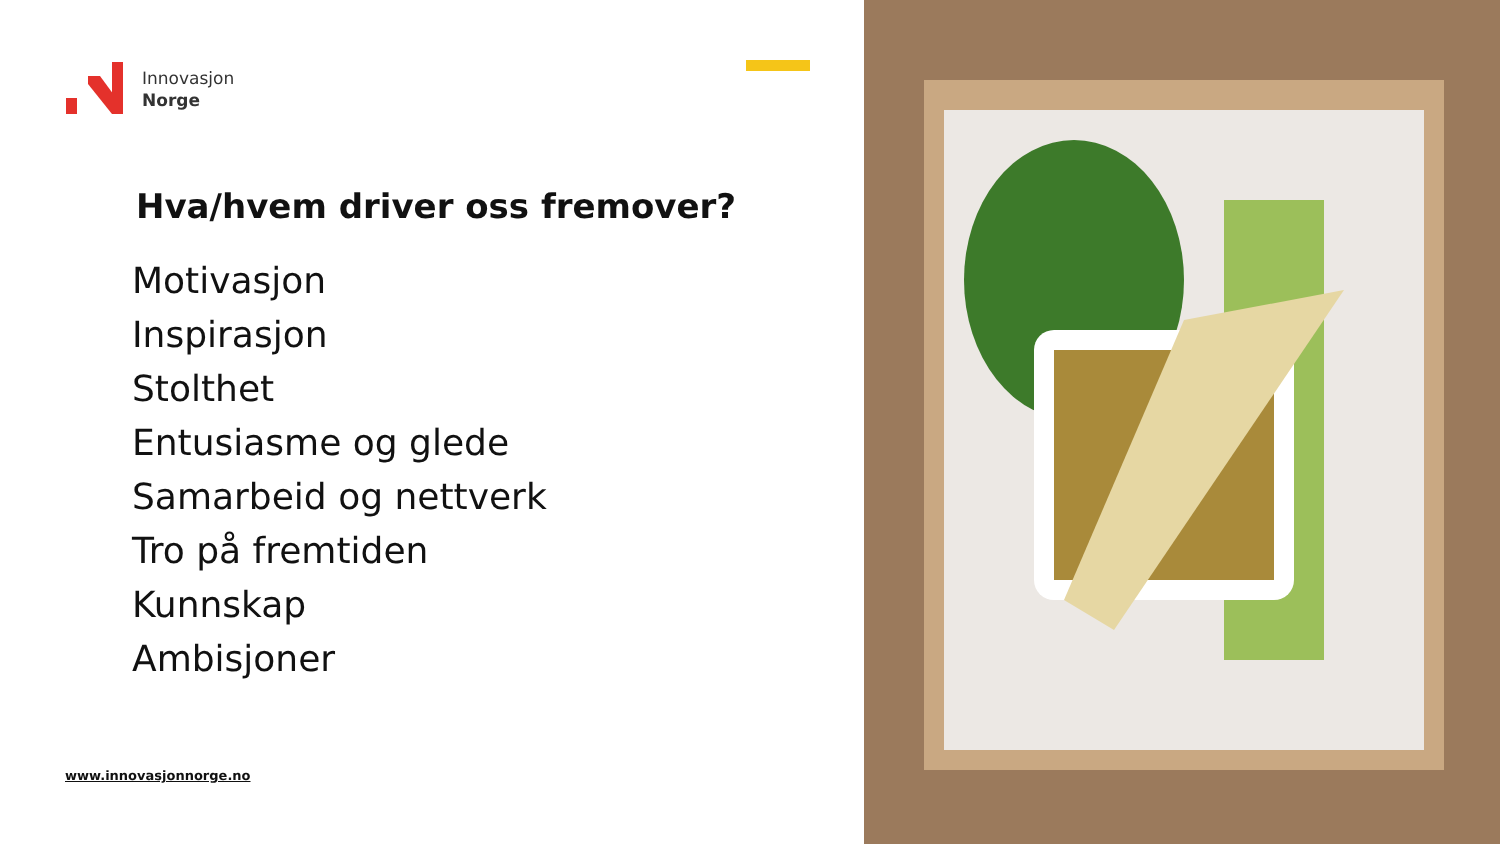Innovasjon
Norge
Hva/hvem driver oss fremover?
Motivasjon
Inspirasjon
Stolthet
Entusiasme og glede
Samarbeid og nettverk
Tro på fremtiden
Kunnskap
Ambisjoner
www.innovasjonnorge.no